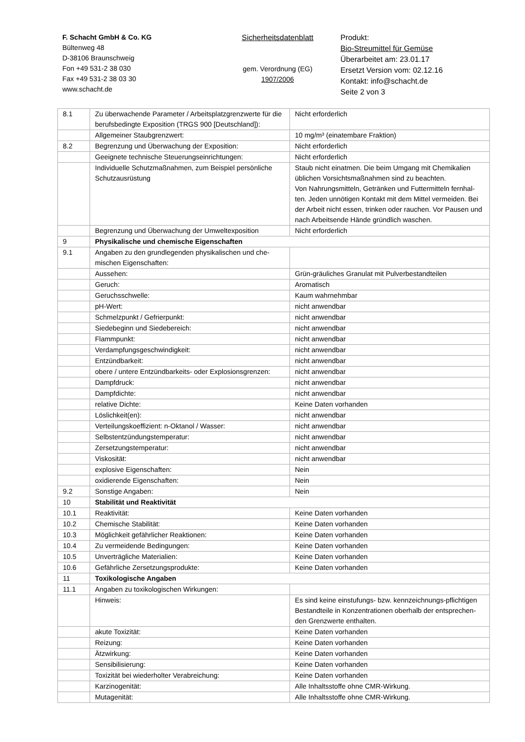F. Schacht GmbH & Co. KG
Bültenweg 48
D-38106 Braunschweig
Fon +49 531-2 38 030
Fax +49 531-2 38 03 30
www.schacht.de
Sicherheitsdatenblatt
gem. Verordnung (EG)
1907/2006
Produkt:
Bio-Streumittel für Gemüse
Überarbeitet am: 23.01.17
Ersetzt Version vom: 02.12.16
Kontakt: info@schacht.de
Seite 2 von 3
| 8.1 | Zu überwachende Parameter / Arbeitsplatzgrenzwerte für die berufsbedingte Exposition (TRGS 900 [Deutschland]): | Nicht erforderlich |
| | Allgemeiner Staubgrenzwert: | 10 mg/m³ (einatembare Fraktion) |
| 8.2 | Begrenzung und Überwachung der Exposition: | Nicht erforderlich |
| | Geeignete technische Steuerungseinrichtungen: | Nicht erforderlich |
| | Individuelle Schutzmaßnahmen, zum Beispiel persönliche Schutzausrüstung | Staub nicht einatmen. Die beim Umgang mit Chemikalien üblichen Vorsichtsmaßnahmen sind zu beachten. Von Nahrungsmitteln, Getränken und Futtermitteln fernhal-ten. Jeden unnötigen Kontakt mit dem Mittel vermeiden. Bei der Arbeit nicht essen, trinken oder rauchen. Vor Pausen und nach Arbeitsende Hände gründlich waschen. |
| | Begrenzung und Überwachung der Umweltexposition | Nicht erforderlich |
| 9 | Physikalische und chemische Eigenschaften | |
| 9.1 | Angaben zu den grundlegenden physikalischen und che-mischen Eigenschaften: | |
| | Aussehen: | Grün-gräuliches Granulat mit Pulverbestandteilen |
| | Geruch: | Aromatisch |
| | Geruchsschwelle: | Kaum wahrnehmbar |
| | pH-Wert: | nicht anwendbar |
| | Schmelzpunkt / Gefrierpunkt: | nicht anwendbar |
| | Siedebeginn und Siedebereich: | nicht anwendbar |
| | Flammpunkt: | nicht anwendbar |
| | Verdampfungsgeschwindigkeit: | nicht anwendbar |
| | Entzündbarkeit: | nicht anwendbar |
| | obere / untere Entzündbarkeits- oder Explosionsgrenzen: | nicht anwendbar |
| | Dampfdruck: | nicht anwendbar |
| | Dampfdichte: | nicht anwendbar |
| | relative Dichte: | Keine Daten vorhanden |
| | Löslichkeit(en): | nicht anwendbar |
| | Verteilungskoeffizient: n-Oktanol / Wasser: | nicht anwendbar |
| | Selbstentzündungstemperatur: | nicht anwendbar |
| | Zersetzungstemperatur: | nicht anwendbar |
| | Viskosität: | nicht anwendbar |
| | explosive Eigenschaften: | Nein |
| | oxidierende Eigenschaften: | Nein |
| 9.2 | Sonstige Angaben: | Nein |
| 10 | Stabilität und Reaktivität | |
| 10.1 | Reaktivität: | Keine Daten vorhanden |
| 10.2 | Chemische Stabilität: | Keine Daten vorhanden |
| 10.3 | Möglichkeit gefährlicher Reaktionen: | Keine Daten vorhanden |
| 10.4 | Zu vermeidende Bedingungen: | Keine Daten vorhanden |
| 10.5 | Unverträgliche Materialien: | Keine Daten vorhanden |
| 10.6 | Gefährliche Zersetzungsprodukte: | Keine Daten vorhanden |
| 11 | Toxikologische Angaben | |
| 11.1 | Angaben zu toxikologischen Wirkungen: | |
| | Hinweis: | Es sind keine einstufungs- bzw. kennzeichnungs-pflichtigen Bestandteile in Konzentrationen oberhalb der entsprechen-den Grenzwerte enthalten. |
| | akute Toxizität: | Keine Daten vorhanden |
| | Reizung: | Keine Daten vorhanden |
| | Ätzwirkung: | Keine Daten vorhanden |
| | Sensibilisierung: | Keine Daten vorhanden |
| | Toxizität bei wiederholter Verabreichung: | Keine Daten vorhanden |
| | Karzinogenität: | Alle Inhaltsstoffe ohne CMR-Wirkung. |
| | Mutagenität: | Alle Inhaltsstoffe ohne CMR-Wirkung. |